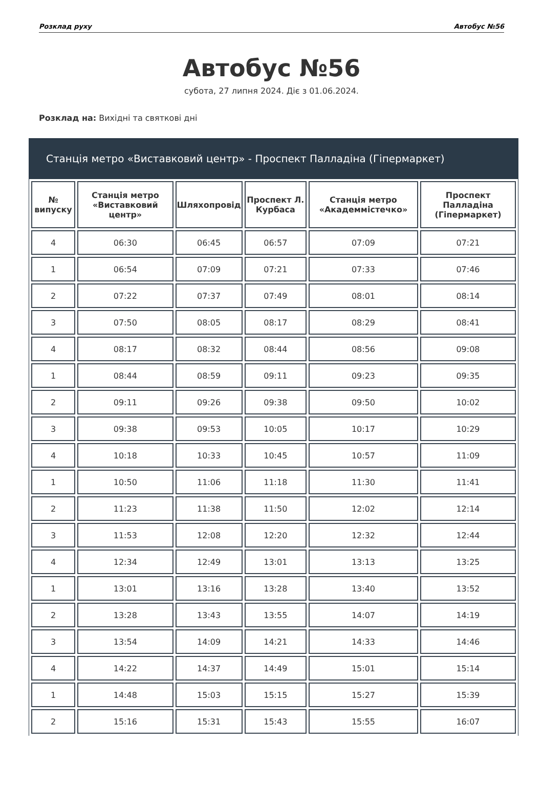Розклад руху Автобус №56
Автобус №56
субота, 27 липня 2024. Діє з 01.06.2024.
Розклад на: Вихідні та святкові дні
Станція метро «Виставковий центр» - Проспект Палладіна (Гіпермаркет)
| № випуску | Станція метро «Виставковий центр» | Шляхопровід | Проспект Л. Курбаса | Станція метро «Академмістечко» | Проспект Палладіна (Гіпермаркет) |
| --- | --- | --- | --- | --- | --- |
| 4 | 06:30 | 06:45 | 06:57 | 07:09 | 07:21 |
| 1 | 06:54 | 07:09 | 07:21 | 07:33 | 07:46 |
| 2 | 07:22 | 07:37 | 07:49 | 08:01 | 08:14 |
| 3 | 07:50 | 08:05 | 08:17 | 08:29 | 08:41 |
| 4 | 08:17 | 08:32 | 08:44 | 08:56 | 09:08 |
| 1 | 08:44 | 08:59 | 09:11 | 09:23 | 09:35 |
| 2 | 09:11 | 09:26 | 09:38 | 09:50 | 10:02 |
| 3 | 09:38 | 09:53 | 10:05 | 10:17 | 10:29 |
| 4 | 10:18 | 10:33 | 10:45 | 10:57 | 11:09 |
| 1 | 10:50 | 11:06 | 11:18 | 11:30 | 11:41 |
| 2 | 11:23 | 11:38 | 11:50 | 12:02 | 12:14 |
| 3 | 11:53 | 12:08 | 12:20 | 12:32 | 12:44 |
| 4 | 12:34 | 12:49 | 13:01 | 13:13 | 13:25 |
| 1 | 13:01 | 13:16 | 13:28 | 13:40 | 13:52 |
| 2 | 13:28 | 13:43 | 13:55 | 14:07 | 14:19 |
| 3 | 13:54 | 14:09 | 14:21 | 14:33 | 14:46 |
| 4 | 14:22 | 14:37 | 14:49 | 15:01 | 15:14 |
| 1 | 14:48 | 15:03 | 15:15 | 15:27 | 15:39 |
| 2 | 15:16 | 15:31 | 15:43 | 15:55 | 16:07 |